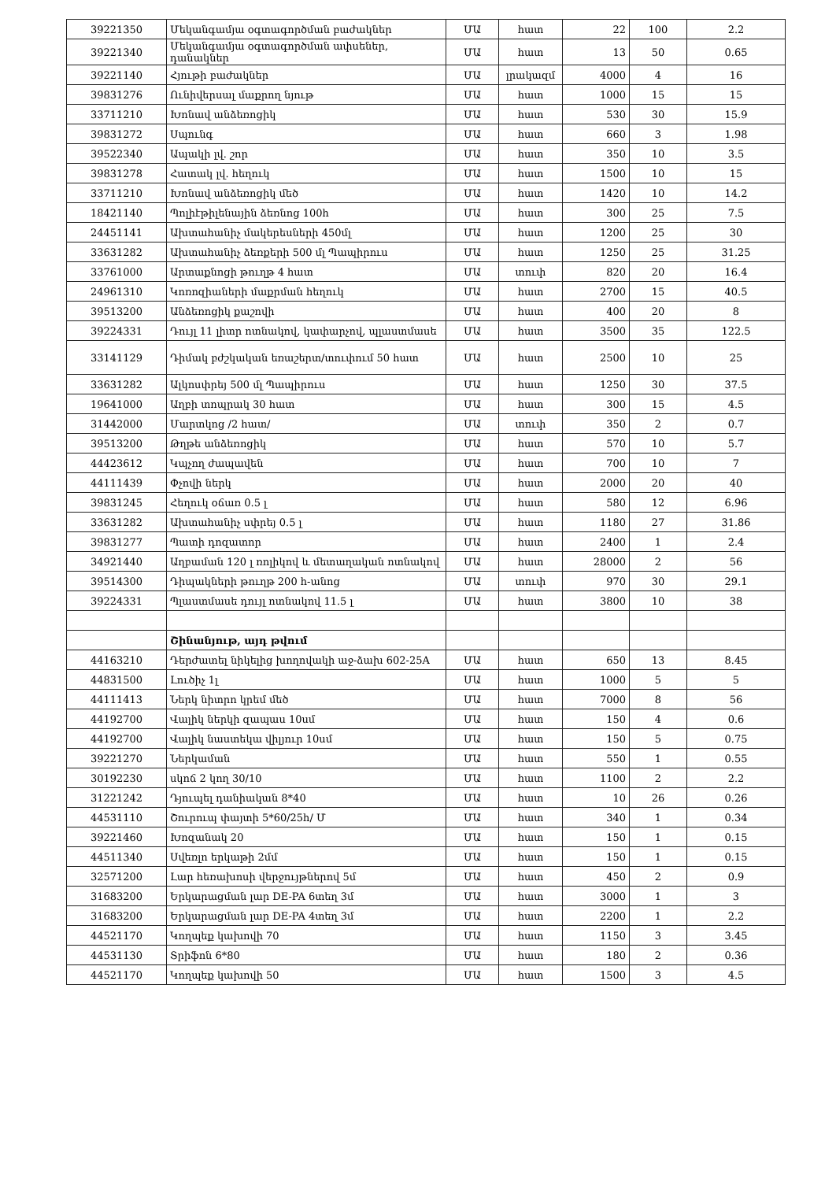| 39221350 | Մեկանգամյա օգտագործման բաժակներ | ՄԱ | հատ | 22 | 100 | 2.2 |
| 39221340 | Մեկանգամյա օգտագործման ափսեներ, դանակներ | ՄԱ | հատ | 13 | 50 | 0.65 |
| 39221140 | Հյութի բաժակներ | ՄԱ | լրակազմ | 4000 | 4 | 16 |
| 39831276 | Ունիվերսալ մաքրող նյութ | ՄԱ | հատ | 1000 | 15 | 15 |
| 33711210 | Խոնավ անձեռոցիկ | ՄԱ | հատ | 530 | 30 | 15.9 |
| 39831272 | Սպունգ | ՄԱ | հատ | 660 | 3 | 1.98 |
| 39522340 | Ապակի լվ. շոր | ՄԱ | հատ | 350 | 10 | 3.5 |
| 39831278 | Հատակ լվ. հեղուկ | ՄԱ | հատ | 1500 | 10 | 15 |
| 33711210 | Խոնավ անձեռոցիկ մեծ | ՄԱ | հատ | 1420 | 10 | 14.2 |
| 18421140 | Պոլիէթիլենային ձեռնոց 100հ | ՄԱ | հատ | 300 | 25 | 7.5 |
| 24451141 | Ախտահանիչ մակերեսների 450մլ | ՄԱ | հատ | 1200 | 25 | 30 |
| 33631282 | Ախտահանիչ ձեռքերի 500 մլ Պապիրուս | ՄԱ | հատ | 1250 | 25 | 31.25 |
| 33761000 | Արտաքնոցի թուղթ 4 հատ | ՄԱ | տուփ | 820 | 20 | 16.4 |
| 24961310 | Կոռոզիաների մաքրման հեղուկ | ՄԱ | հատ | 2700 | 15 | 40.5 |
| 39513200 | Անձեռոցիկ քաշովի | ՄԱ | հատ | 400 | 20 | 8 |
| 39224331 | Դույլ 11 լիտր ոտնակով, կափարչով, պլաստմասե | ՄԱ | հատ | 3500 | 35 | 122.5 |
| 33141129 | Դիմակ բժշկական եռաշերտ/տուփում 50 հատ | ՄԱ | հատ | 2500 | 10 | 25 |
| 33631282 | Ալկոսփրեյ 500 մլ Պապիրուս | ՄԱ | հատ | 1250 | 30 | 37.5 |
| 19641000 | Աղբի տոպրակ 30 հատ | ՄԱ | հատ | 300 | 15 | 4.5 |
| 31442000 | Մարտկոց /2 հատ/ | ՄԱ | տուփ | 350 | 2 | 0.7 |
| 39513200 | Թղթե անձեռոցիկ | ՄԱ | հատ | 570 | 10 | 5.7 |
| 44423612 | Կպչող ժապավեն | ՄԱ | հատ | 700 | 10 | 7 |
| 44111439 | Փչովի ներկ | ՄԱ | հատ | 2000 | 20 | 40 |
| 39831245 | Հեղուկ օճառ 0.5 լ | ՄԱ | հատ | 580 | 12 | 6.96 |
| 33631282 | Ախտահանիչ սփրեյ 0.5 լ | ՄԱ | հատ | 1180 | 27 | 31.86 |
| 39831277 | Պատի դոզատոր | ՄԱ | հատ | 2400 | 1 | 2.4 |
| 34921440 | Աղբաման 120 լ ռոլիկով և մետաղական ոտնակով | ՄԱ | հատ | 28000 | 2 | 56 |
| 39514300 | Դիպակների թուղթ 200 հ-անոց | ՄԱ | տուփ | 970 | 30 | 29.1 |
| 39224331 | Պլաստմասե դույլ ոտնակով 11.5 լ | ՄԱ | հատ | 3800 | 10 | 38 |
| | Շինանյութ, այդ թվում | | | | | |
| 44163210 | Դերժատել նիկելից խողովակի աջ-ձախ 602-25A | ՄԱ | հատ | 650 | 13 | 8.45 |
| 44831500 | Լուծիչ 1լ | ՄԱ | հատ | 1000 | 5 | 5 |
| 44111413 | Ներկ նիտրո կրեմ մեծ | ՄԱ | հատ | 7000 | 8 | 56 |
| 44192700 | Վալիկ ներկի զապաս 10սմ | ՄԱ | հատ | 150 | 4 | 0.6 |
| 44192700 | Վալիկ նաստեկա վիլյուր 10սմ | ՄԱ | հատ | 150 | 5 | 0.75 |
| 39221270 | Ներկաման | ՄԱ | հատ | 550 | 1 | 0.55 |
| 30192230 | սկոճ 2 կող 30/10 | ՄԱ | հատ | 1100 | 2 | 2.2 |
| 31221242 | Դյուպել դանիական 8*40 | ՄԱ | հատ | 10 | 26 | 0.26 |
| 44531110 | Շուրուպ փայտի 5*60/25հ/ Մ | ՄԱ | հատ | 340 | 1 | 0.34 |
| 39221460 | Խոզանակ 20 | ՄԱ | հատ | 150 | 1 | 0.15 |
| 44511340 | Սվեռլո երկաթի 2մմ | ՄԱ | հատ | 150 | 1 | 0.15 |
| 32571200 | Լար հեռախոսի վերջույթներով 5մ | ՄԱ | հատ | 450 | 2 | 0.9 |
| 31683200 | Երկարացման լար DE-PA 6տեղ 3մ | ՄԱ | հատ | 3000 | 1 | 3 |
| 31683200 | Երկարացման լար DE-PA 4տեղ 3մ | ՄԱ | հատ | 2200 | 1 | 2.2 |
| 44521170 | Կողպեք կախովի 70 | ՄԱ | հատ | 1150 | 3 | 3.45 |
| 44531130 | Տրիֆոն 6*80 | ՄԱ | հատ | 180 | 2 | 0.36 |
| 44521170 | Կողպեք կախովի 50 | ՄԱ | հատ | 1500 | 3 | 4.5 |